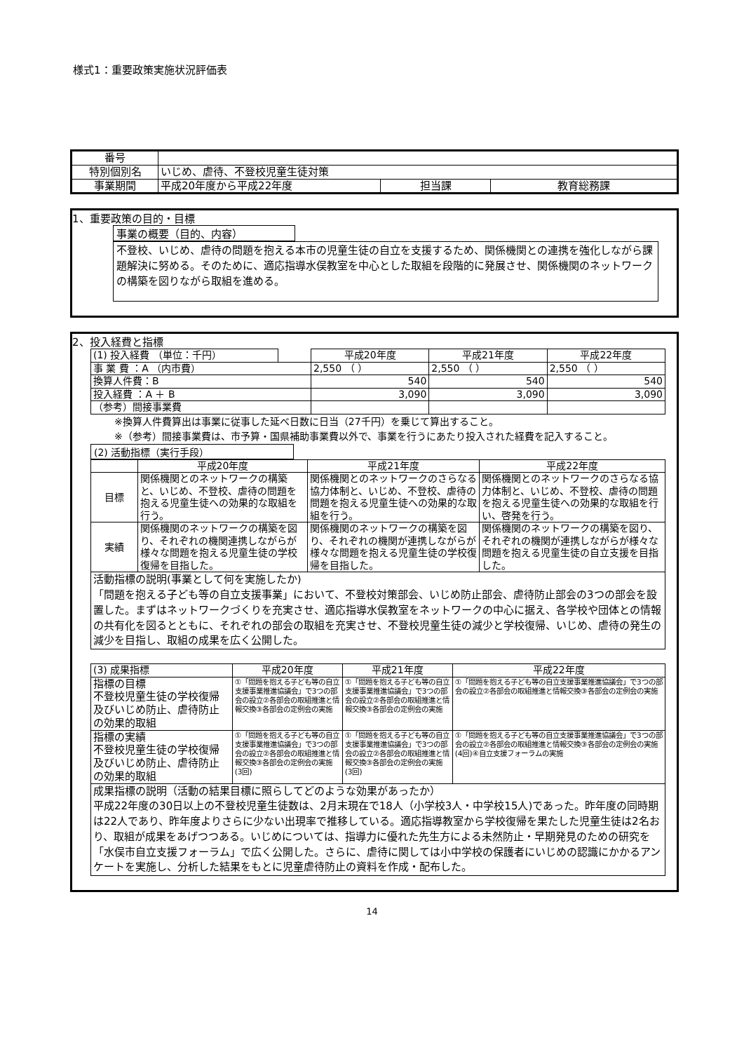様式1：重要政策実施状況評価表
| 番号 | | | |
| 特別個別名 | いじめ、虐待、不登校児童生徒対策 | | |
| 事業期間 | 平成20年度から平成22年度 | 担当課 | 教育総務課 |
1、重要政策の目的・目標
事業の概要（目的、内容）
不登校、いじめ、虐待の問題を抱える本市の児童生徒の自立を支援するため、関係機関との連携を強化しながら課題解決に努める。そのために、適応指導水俣教室を中心とした取組を段階的に発展させ、関係機関のネットワークの構築を図りながら取組を進める。
2、投入経費と指標
| (1) 投入経費 （単位：千円） | | 平成20年度 | 平成21年度 | 平成22年度 |
| 事 業 費 ：A （内市費） | | 2,550 （ ） | 2,550 （ ） | 2,550 （ ） |
| 換算人件費：B | | 540 | 540 | 540 |
| 投入経費 ：A ＋ B | | 3,090 | 3,090 | 3,090 |
| （参考）間接事業費 | | | | |
※換算人件費算出は事業に従事した延べ日数に日当（27千円）を乗じて算出すること。
※（参考）間接事業費は、市予算・国県補助事業費以外で、事業を行うにあたり投入された経費を記入すること。
(2) 活動指標（実行手段）
| | 平成20年度 | 平成21年度 | 平成22年度 |
| --- | --- | --- | --- |
| 目標 | 関係機関とのネットワークの構築と、いじめ、不登校、虐待の問題を抱える児童生徒への効果的な取組を行う。 | 関係機関とのネットワークのさらなる協力体制と、いじめ、不登校、虐待の問題を抱える児童生徒への効果的な取組を行う。 | 関係機関とのネットワークのさらなる協力体制と、いじめ、不登校、虐待の問題を抱える児童生徒への効果的な取組を行い、啓発を行う。 |
| 実績 | 関係機関のネットワークの構築を図り、それぞれの機関連携しながらが様々な問題を抱える児童生徒の学校復帰を目指した。 | 関係機関のネットワークの構築を図り、それぞれの機関が連携しながらが様々な問題を抱える児童生徒の学校復帰を目指した。 | 関係機関のネットワークの構築を図り、それぞれの機関が連携しながらが様々な問題を抱える児童生徒の自立支援を目指した。 |
| 活動指標の説明(事業として何を実施したか) 「問題を抱える子ども等の自立支援事業」において、不登校対策部会、いじめ防止部会、虐待防止部会の3つの部会を設置した。まずはネットワークづくりを充実させ、適応指導水俣教室をネットワークの中心に据え、各学校や団体との情報の共有化を図るとともに、それぞれの部会の取組を充実させ、不登校児童生徒の減少と学校復帰、いじめ、虐待の発生の減少を目指し、取組の成果を広く公開した。 | | | |
| (3) 成果指標 | 平成20年度 | 平成21年度 | 平成22年度 |
| 指標の目標 不登校児童生徒の学校復帰及びいじめ防止、虐待防止の効果的取組 | ①「問題を抱える子ども等の自立支援事業推進協議会」で3つの部会の設立②各部会の取組推進と情報交換③各部会の定例会の実施 | ①「問題を抱える子ども等の自立支援事業推進協議会」で3つの部会の設立②各部会の取組推進と情報交換③各部会の定例会の実施 | ①「問題を抱える子ども等の自立支援事業推進協議会」で3つの部会の設立②各部会の取組推進と情報交換③各部会の定例会の実施 |
| 指標の実績 不登校児童生徒の学校復帰及びいじめ防止、虐待防止の効果的取組 | ①「問題を抱える子ども等の自立支援事業推進協議会」で3つの部会の設立②各部会の取組推進と情報交換③各部会の定例会の実施(3回) | ①「問題を抱える子ども等の自立支援事業推進協議会」で3つの部会の設立②各部会の取組推進と情報交換③各部会の定例会の実施(3回) | ①「問題を抱える子ども等の自立支援事業推進協議会」で3つの部会の設立②各部会の取組推進と情報交換③各部会の定例会の実施(4回)④自立支援フォーラムの実施 |
| 成果指標の説明（活動の結果目標に照らしてどのような効果があったか） 平成22年度の30日以上の不登校児童生徒数は、2月末現在で18人（小学校3人・中学校15人)であった。昨年度の同時期は22人であり、昨年度よりさらに少ない出現率で推移している。適応指導教室から学校復帰を果たした児童生徒は2名おり、取組が成果をあげつつある。いじめについては、指導力に優れた先生方による未然防止・早期発見のための研究を「水俣市自立支援フォーラム」で広く公開した。さらに、虐待に関しては小中学校の保護者にいじめの認識にかかるアンケートを実施し、分析した結果をもとに児童虐待防止の資料を作成・配布した。 | | | |
14